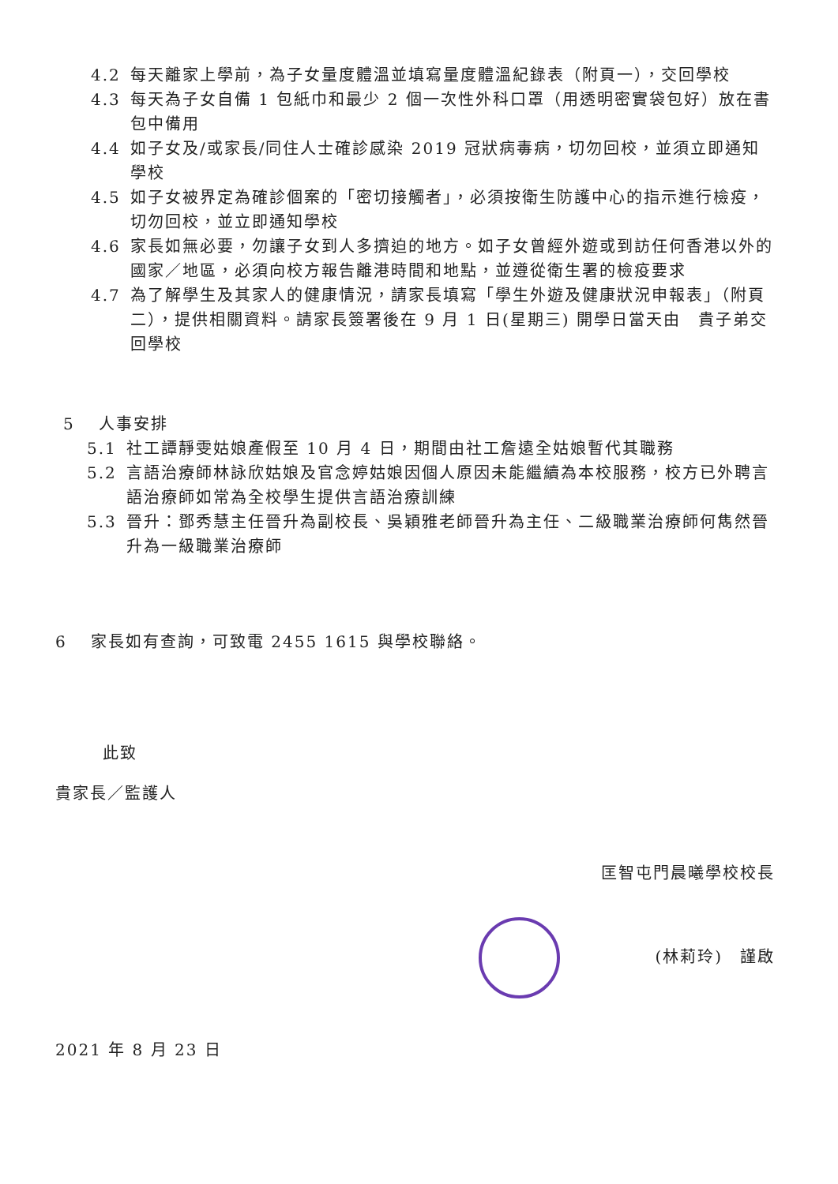4.2 每天離家上學前，為子女量度體溫並填寫量度體溫紀錄表（附頁一），交回學校
4.3 每天為子女自備 1 包紙巾和最少 2 個一次性外科口罩（用透明密實袋包好）放在書包中備用
4.4 如子女及/或家長/同住人士確診感染 2019 冠狀病毒病，切勿回校，並須立即通知學校
4.5 如子女被界定為確診個案的「密切接觸者」，必須按衛生防護中心的指示進行檢疫， 切勿回校，並立即通知學校
4.6 家長如無必要，勿讓子女到人多擠迫的地方。如子女曾經外遊或到訪任何香港以外的國家／地區，必須向校方報告離港時間和地點，並遵從衛生署的檢疫要求
4.7 為了解學生及其家人的健康情況，請家長填寫「學生外遊及健康狀況申報表」（附頁二），提供相關資料。請家長簽署後在 9 月 1 日(星期三) 開學日當天由　貴子弟交回學校
5 人事安排
5.1 社工譚靜雯姑娘產假至 10 月 4 日，期間由社工詹遠全姑娘暫代其職務
5.2 言語治療師林詠欣姑娘及官念婷姑娘因個人原因未能繼續為本校服務，校方已外聘言語治療師如常為全校學生提供言語治療訓練
5.3 晉升：鄧秀慧主任晉升為副校長、吳穎雅老師晉升為主任、二級職業治療師何雋然晉升為一級職業治療師
6 家長如有查詢，可致電 2455 1615 與學校聯絡。
此致
貴家長／監護人
匡智屯門晨曦學校校長
(林莉玲)　謹啟
2021 年 8 月 23 日